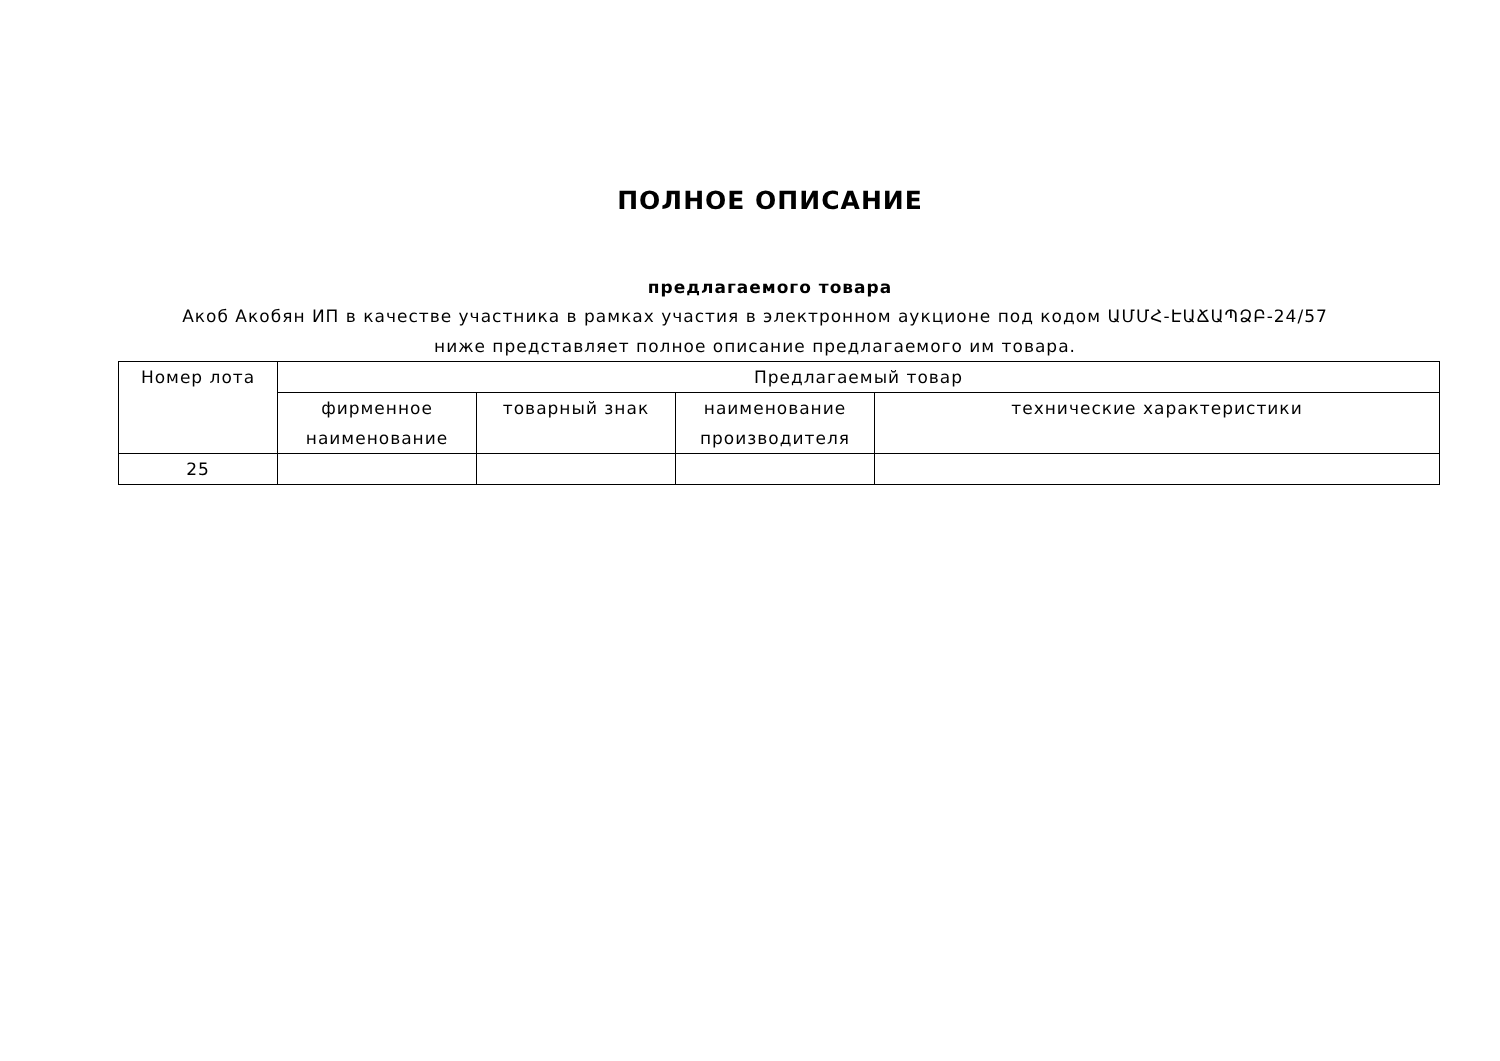ПОЛНОЕ ОПИСАНИЕ
предлагаемого товара
Акоб Акобян ИП в качестве участника в рамках участия в электронном аукционе под кодом ԱՄՄՀ-ԷԱՃԱՊՁԲ-24/57 ниже представляет полное описание предлагаемого им товара.
| Номер лота | Предлагаемый товар | | | |
| --- | --- | --- | --- | --- |
| | фирменное наименование | товарный знак | наименование производителя | технические характеристики |
| 25 | | | | |